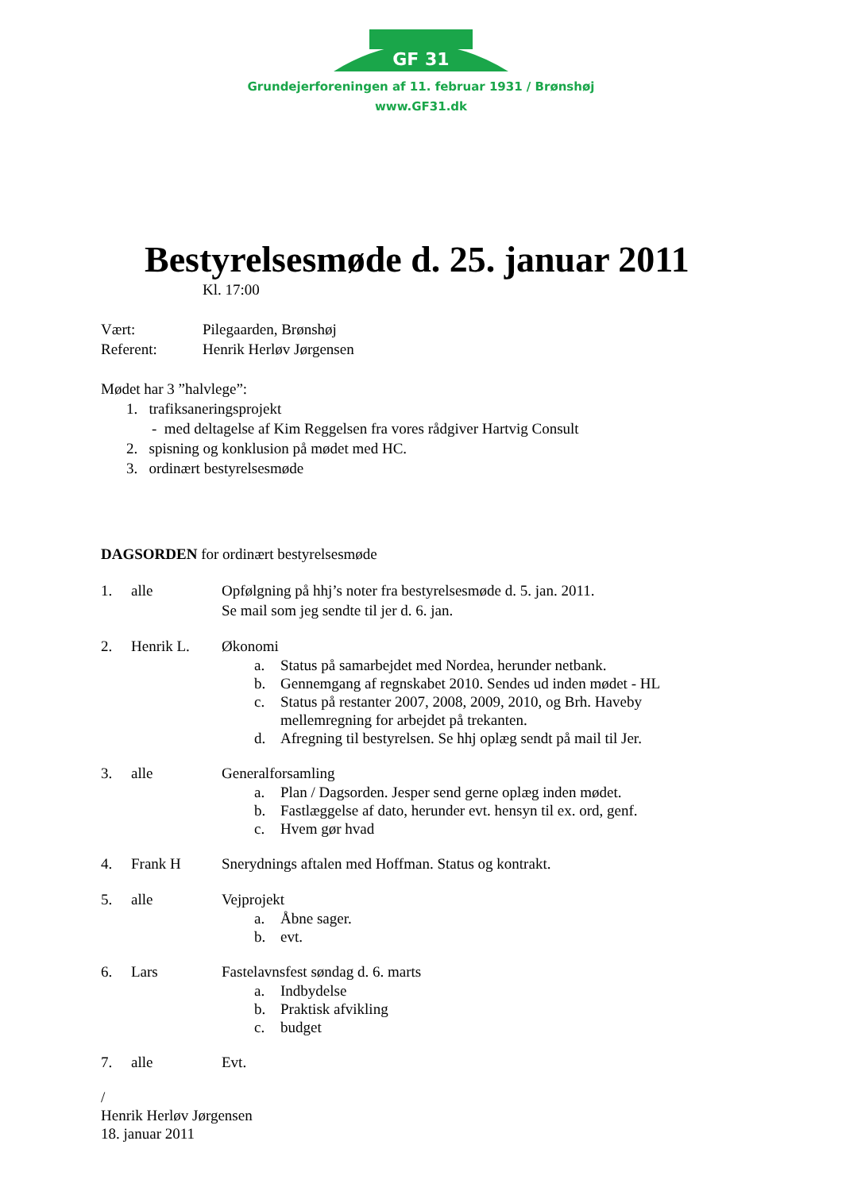GF 31
Grundejerforeningen af 11. februar 1931 / Brønshøj
www.GF31.dk
Bestyrelsesmøde d. 25. januar 2011
Kl. 17:00
Vært: Pilegaarden, Brønshøj
Referent: Henrik Herløv Jørgensen
Mødet har 3 ”halvlege”:
1. trafiksaneringsprojekt
- med deltagelse af Kim Reggelsen fra vores rådgiver Hartvig Consult
2. spisning og konklusion på mødet med HC.
3. ordinært bestyrelsesmøde
DAGSORDEN for ordinært bestyrelsesmøde
1. alle Opfølgning på hhj’s noter fra bestyrelsesmøde d. 5. jan. 2011.
Se mail som jeg sendte til jer d. 6. jan.
2. Henrik L. Økonomi
a. Status på samarbejdet med Nordea, herunder netbank.
b. Gennemgang af regnskabet 2010. Sendes ud inden mødet - HL
c. Status på restanter 2007, 2008, 2009, 2010, og Brh. Haveby
mellemregning for arbejdet på trekanten.
d. Afregning til bestyrelsen. Se hhj oplæg sendt på mail til Jer.
3. alle Generalforsamling
a. Plan / Dagsorden. Jesper send gerne oplæg inden mødet.
b. Fastlæggelse af dato, herunder evt. hensyn til ex. ord, genf.
c. Hvem gør hvad
4. Frank H Snerydnings aftalen med Hoffman. Status og kontrakt.
5. alle Vejprojekt
a. Åbne sager.
b. evt.
6. Lars Fastelavnsfest søndag d. 6. marts
a. Indbydelse
b. Praktisk afvikling
c. budget
7. alle Evt.
/
Henrik Herløv Jørgensen
18. januar 2011